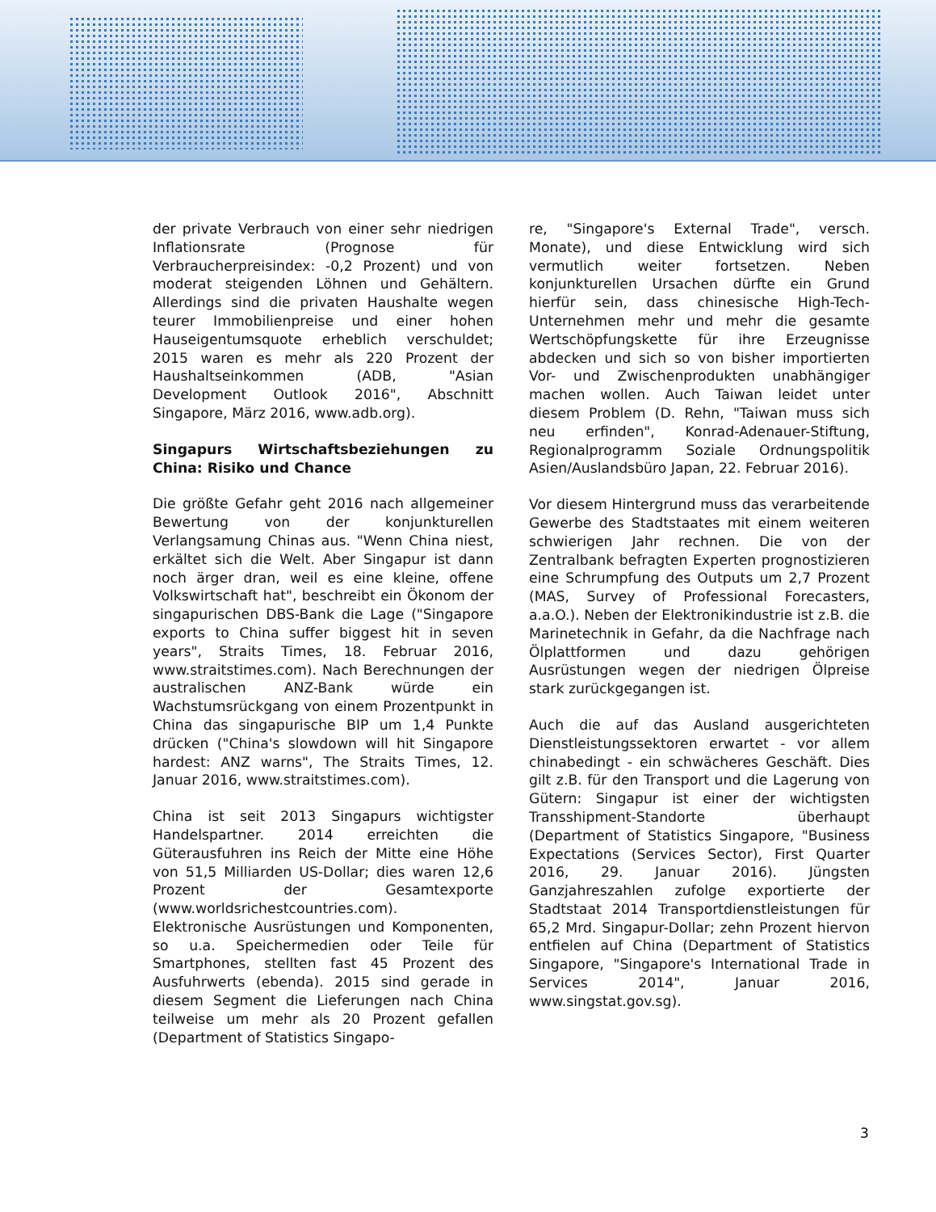der private Verbrauch von einer sehr niedrigen Inflationsrate (Prognose für Verbraucherpreisindex: -0,2 Prozent) und von moderat steigenden Löhnen und Gehältern. Allerdings sind die privaten Haushalte wegen teurer Immobilienpreise und einer hohen Hauseigentumsquote erheblich verschuldet; 2015 waren es mehr als 220 Prozent der Haushaltseinkommen (ADB, "Asian Development Outlook 2016", Abschnitt Singapore, März 2016, www.adb.org).
Singapurs Wirtschaftsbeziehungen zu China: Risiko und Chance
Die größte Gefahr geht 2016 nach allgemeiner Bewertung von der konjunkturellen Verlangsamung Chinas aus. "Wenn China niest, erkältet sich die Welt. Aber Singapur ist dann noch ärger dran, weil es eine kleine, offene Volkswirtschaft hat", beschreibt ein Ökonom der singapurischen DBS-Bank die Lage ("Singapore exports to China suffer biggest hit in seven years", Straits Times, 18. Februar 2016, www.straitstimes.com). Nach Berechnungen der australischen ANZ-Bank würde ein Wachstumsrückgang von einem Prozentpunkt in China das singapurische BIP um 1,4 Punkte drücken ("China's slowdown will hit Singapore hardest: ANZ warns", The Straits Times, 12. Januar 2016, www.straitstimes.com).
China ist seit 2013 Singapurs wichtigster Handelspartner. 2014 erreichten die Güterausfuhren ins Reich der Mitte eine Höhe von 51,5 Milliarden US-Dollar; dies waren 12,6 Prozent der Gesamtexporte (www.worldsrichestcountries.com). Elektronische Ausrüstungen und Komponenten, so u.a. Speichermedien oder Teile für Smartphones, stellten fast 45 Prozent des Ausfuhrwerts (ebenda). 2015 sind gerade in diesem Segment die Lieferungen nach China teilweise um mehr als 20 Prozent gefallen (Department of Statistics Singapo-
re, "Singapore's External Trade", versch. Monate), und diese Entwicklung wird sich vermutlich weiter fortsetzen. Neben konjunkturellen Ursachen dürfte ein Grund hierfür sein, dass chinesische High-Tech-Unternehmen mehr und mehr die gesamte Wertschöpfungskette für ihre Erzeugnisse abdecken und sich so von bisher importierten Vor- und Zwischenprodukten unabhängiger machen wollen. Auch Taiwan leidet unter diesem Problem (D. Rehn, "Taiwan muss sich neu erfinden", Konrad-Adenauer-Stiftung, Regionalprogramm Soziale Ordnungspolitik Asien/Auslandsbüro Japan, 22. Februar 2016).
Vor diesem Hintergrund muss das verarbeitende Gewerbe des Stadtstaates mit einem weiteren schwierigen Jahr rechnen. Die von der Zentralbank befragten Experten prognostizieren eine Schrumpfung des Outputs um 2,7 Prozent (MAS, Survey of Professional Forecasters, a.a.O.). Neben der Elektronikindustrie ist z.B. die Marinetechnik in Gefahr, da die Nachfrage nach Ölplattformen und dazu gehörigen Ausrüstungen wegen der niedrigen Ölpreise stark zurückgegangen ist.
Auch die auf das Ausland ausgerichteten Dienstleistungssektoren erwartet - vor allem chinabedingt - ein schwächeres Geschäft. Dies gilt z.B. für den Transport und die Lagerung von Gütern: Singapur ist einer der wichtigsten Transshipment-Standorte überhaupt (Department of Statistics Singapore, "Business Expectations (Services Sector), First Quarter 2016, 29. Januar 2016). Jüngsten Ganzjahreszahlen zufolge exportierte der Stadtstaat 2014 Transportdienstleistungen für 65,2 Mrd. Singapur-Dollar; zehn Prozent hiervon entfielen auf China (Department of Statistics Singapore, "Singapore's International Trade in Services 2014", Januar 2016, www.singstat.gov.sg).
3